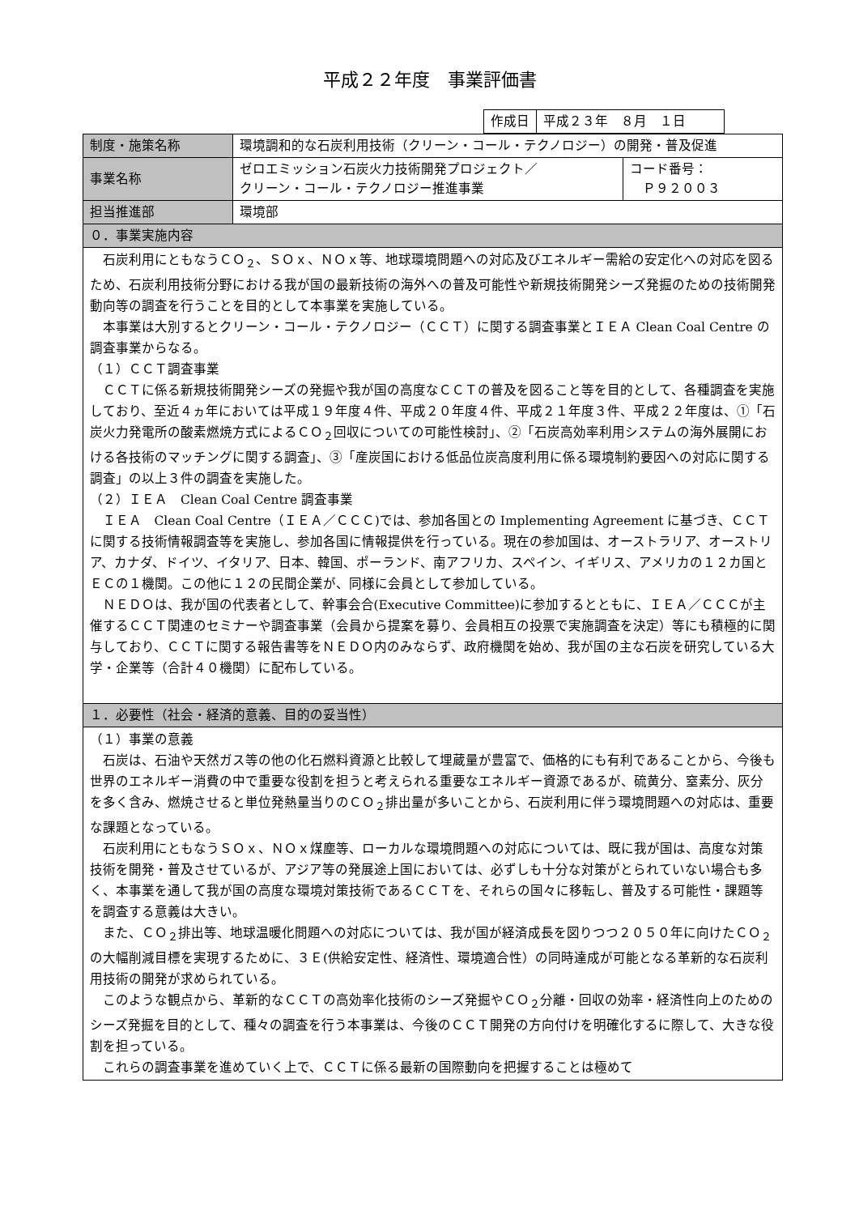平成２２年度　事業評価書
| 作成日 | 平成２３年 ８月 １日 |
| 制度・施策名称 | 環境調和的な石炭利用技術（クリーン・コール・テクノロジー）の開発・普及促進 | |
| 事業名称 | ゼロエミッション石炭火力技術開発プロジェクト／ クリーン・コール・テクノロジー推進事業 | コード番号： Ｐ９２００３ |
| 担当推進部 | 環境部 | |
| ０．事業実施内容 | | |
| 石炭利用にともなうＣＯ<sub>２</sub>、ＳＯｘ、ＮＯｘ等、地球環境問題への対応及びエネルギー需給の安定化への対応を図るため、石炭利用技術分野における我が国の最新技術の海外への普及可能性や新規技術開発シーズ発掘のための技術開発動向等の調査を行うことを目的として本事業を実施している。 本事業は大別するとクリーン・コール・テクノロジー（ＣＣＴ）に関する調査事業とＩＥＡ Clean Coal Centre の調査事業からなる。 （１）ＣＣＴ調査事業 ＣＣＴに係る新規技術開発シーズの発掘や我が国の高度なＣＣＴの普及を図ること等を目的として、各種調査を実施しており、至近４ヵ年においては平成１９年度４件、平成２０年度４件、平成２１年度３件、平成２２年度は、①「石炭火力発電所の酸素燃焼方式によるＣＯ<sub>２</sub>回収についての可能性検討」、②「石炭高効率利用システムの海外展開における各技術のマッチングに関する調査」、③「産炭国における低品位炭高度利用に係る環境制約要因への対応に関する調査」の以上３件の調査を実施した。 （２）ＩＥＡ Clean Coal Centre 調査事業 ＩＥＡ Clean Coal Centre（ＩＥＡ／ＣＣＣ)では、参加各国との Implementing Agreement に基づき、ＣＣＴに関する技術情報調査等を実施し、参加各国に情報提供を行っている。現在の参加国は、オーストラリア、オーストリア、カナダ、ドイツ、イタリア、日本、韓国、ポーランド、南アフリカ、スペイン、イギリス、アメリカの１２カ国とＥＣの１機関。この他に１２の民間企業が、同様に会員として参加している。 ＮＥＤＯは、我が国の代表者として、幹事会合(Executive Committee)に参加するとともに、ＩＥＡ／ＣＣＣが主催するＣＣＴ関連のセミナーや調査事業（会員から提案を募り、会員相互の投票で実施調査を決定）等にも積極的に関与しており、ＣＣＴに関する報告書等をＮＥＤＯ内のみならず、政府機関を始め、我が国の主な石炭を研究している大学・企業等（合計４０機関）に配布している。 | | |
| １．必要性（社会・経済的意義、目的の妥当性） | | |
| （１）事業の意義 石炭は、石油や天然ガス等の他の化石燃料資源と比較して埋蔵量が豊富で、価格的にも有利であることから、今後も世界のエネルギー消費の中で重要な役割を担うと考えられる重要なエネルギー資源であるが、硫黄分、窒素分、灰分を多く含み、燃焼させると単位発熱量当りのＣＯ<sub>２</sub>排出量が多いことから、石炭利用に伴う環境問題への対応は、重要な課題となっている。 石炭利用にともなうＳＯｘ、ＮＯｘ煤塵等、ローカルな環境問題への対応については、既に我が国は、高度な対策技術を開発・普及させているが、アジア等の発展途上国においては、必ずしも十分な対策がとられていない場合も多く、本事業を通して我が国の高度な環境対策技術であるＣＣＴを、それらの国々に移転し、普及する可能性・課題等を調査する意義は大きい。 また、ＣＯ<sub>２</sub>排出等、地球温暖化問題への対応については、我が国が経済成長を図りつつ２０５０年に向けたＣＯ<sub>２</sub>の大幅削減目標を実現するために、３Ｅ(供給安定性、経済性、環境適合性）の同時達成が可能となる革新的な石炭利用技術の開発が求められている。 このような観点から、革新的なＣＣＴの高効率化技術のシーズ発掘やＣＯ<sub>２</sub>分離・回収の効率・経済性向上のためのシーズ発掘を目的として、種々の調査を行う本事業は、今後のＣＣＴ開発の方向付けを明確化するに際して、大きな役割を担っている。 これらの調査事業を進めていく上で、ＣＣＴに係る最新の国際動向を把握することは極めて | | |